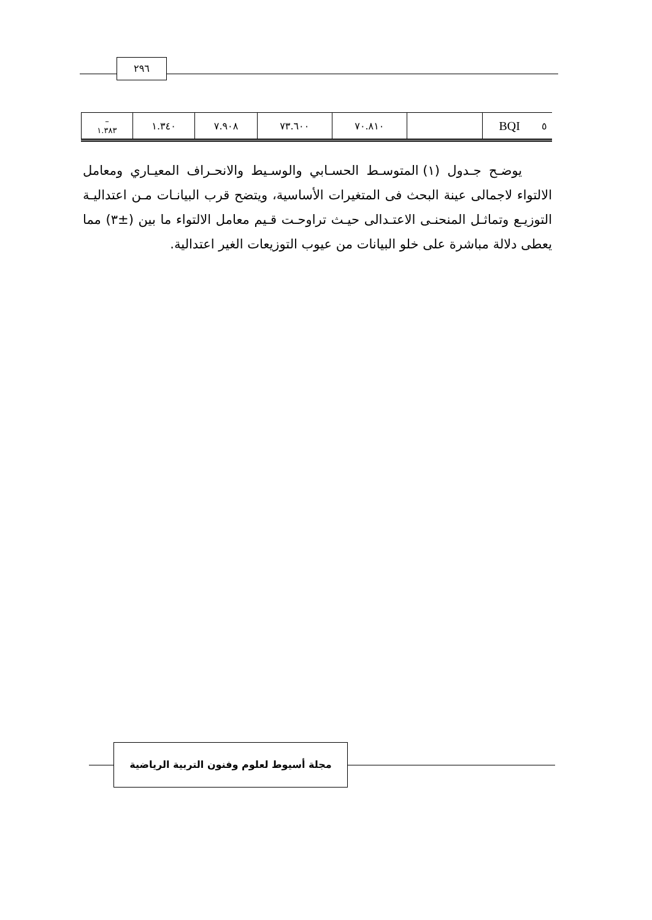٢٩٦
| – ١.٣٨٣ | ١.٣٤٠ | ٧.٩٠٨ | ٧٣.٦٠٠ | ٧٠.٨١٠ | | BQI | ٥ |
يوضـح جـدول (١) المتوسـط الحسـابي والوسـيط والانحـراف المعيـاري ومعامل الالتواء لاجمالى عينة البحث فى المتغيرات الأساسية، ويتضح قرب البيانـات مـن اعتداليـة التوزيـع وتماثـل المنحنـى الاعتـدالى حيـث تراوحـت قـيم معامل الالتواء ما بين (±٣) مما يعطى دلالة مباشرة على خلو البيانات من عيوب التوزيعات الغير اعتدالية.
مجلة أسيوط لعلوم وفنون التربية الرياضية